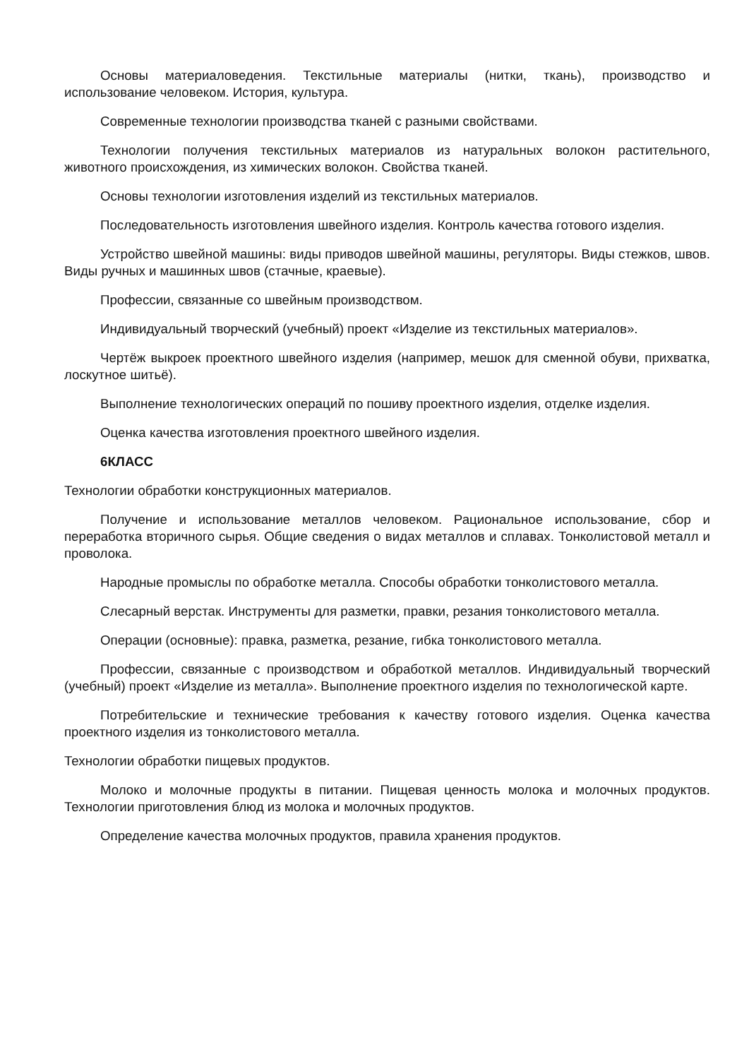Основы материаловедения. Текстильные материалы (нитки, ткань), производство и использование человеком. История, культура.
Современные технологии производства тканей с разными свойствами.
Технологии получения текстильных материалов из натуральных волокон растительного, животного происхождения, из химических волокон. Свойства тканей.
Основы технологии изготовления изделий из текстильных материалов.
Последовательность изготовления швейного изделия. Контроль качества готового изделия.
Устройство швейной машины: виды приводов швейной машины, регуляторы. Виды стежков, швов. Виды ручных и машинных швов (стачные, краевые).
Профессии, связанные со швейным производством.
Индивидуальный творческий (учебный) проект «Изделие из текстильных материалов».
Чертёж выкроек проектного швейного изделия (например, мешок для сменной обуви, прихватка, лоскутное шитьё).
Выполнение технологических операций по пошиву проектного изделия, отделке изделия.
Оценка качества изготовления проектного швейного изделия.
6КЛАСС
Технологии обработки конструкционных материалов.
Получение и использование металлов человеком. Рациональное использование, сбор и переработка вторичного сырья. Общие сведения о видах металлов и сплавах. Тонколистовой металл и проволока.
Народные промыслы по обработке металла. Способы обработки тонколистового металла.
Слесарный верстак. Инструменты для разметки, правки, резания тонколистового металла.
Операции (основные): правка, разметка, резание, гибка тонколистового металла.
Профессии, связанные с производством и обработкой металлов. Индивидуальный творческий (учебный) проект «Изделие из металла». Выполнение проектного изделия по технологической карте.
Потребительские и технические требования к качеству готового изделия. Оценка качества проектного изделия из тонколистового металла.
Технологии обработки пищевых продуктов.
Молоко и молочные продукты в питании. Пищевая ценность молока и молочных продуктов. Технологии приготовления блюд из молока и молочных продуктов.
Определение качества молочных продуктов, правила хранения продуктов.